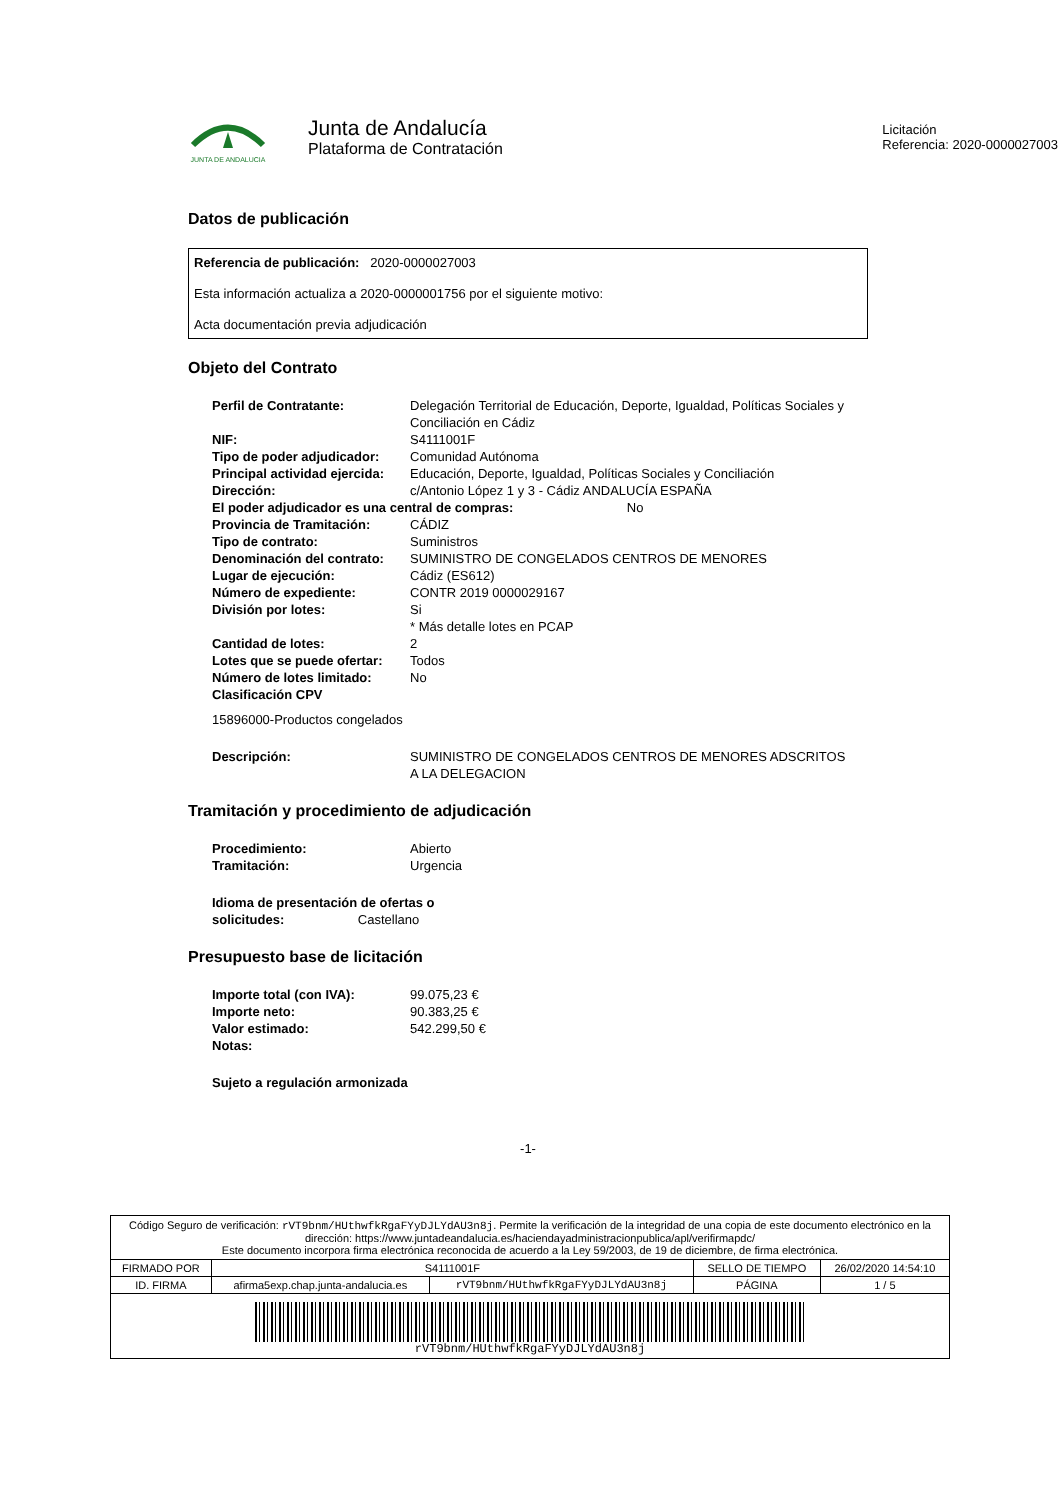JUNTA DE ANDALUCIA
Junta de Andalucía
Plataforma de Contratación
Licitación
Referencia: 2020-0000027003
Datos de publicación
Referencia de publicación: 2020-0000027003
Esta información actualiza a 2020-0000001756 por el siguiente motivo:
Acta documentación previa adjudicación
Objeto del Contrato
| Perfil de Contratante: | Delegación Territorial de Educación, Deporte, Igualdad, Políticas Sociales y Conciliación en Cádiz |
| NIF: | S4111001F |
| Tipo de poder adjudicador: | Comunidad Autónoma |
| Principal actividad ejercida: | Educación, Deporte, Igualdad, Políticas Sociales y Conciliación |
| Dirección: | c/Antonio López 1 y 3 - Cádiz ANDALUCÍA ESPAÑA |
| El poder adjudicador es una central de compras: No | |
| Provincia de Tramitación: | CÁDIZ |
| Tipo de contrato: | Suministros |
| Denominación del contrato: | SUMINISTRO DE CONGELADOS CENTROS DE MENORES |
| Lugar de ejecución: | Cádiz (ES612) |
| Número de expediente: | CONTR 2019 0000029167 |
| División por lotes: | Si * Más detalle lotes en PCAP |
| Cantidad de lotes: | 2 |
| Lotes que se puede ofertar: | Todos |
| Número de lotes limitado: | No |
| Clasificación CPV | |
| 15896000-Productos congelados | |
| Descripción: | SUMINISTRO DE CONGELADOS CENTROS DE MENORES ADSCRITOS A LA DELEGACION |
Tramitación y procedimiento de adjudicación
| Procedimiento: | Abierto |
| Tramitación: | Urgencia |
| Idioma de presentación de ofertas o solicitudes: Castellano | |
Presupuesto base de licitación
| Importe total (con IVA): | 99.075,23 € |
| Importe neto: | 90.383,25 € |
| Valor estimado: | 542.299,50 € |
| Notas: | |
| Sujeto a regulación armonizada | |
-1-
Código Seguro de verificación: rVT9bnm/HUthwfkRgaFYyDJLYdAU3n8j. Permite la verificación de la integridad de una copia de este documento electrónico en la dirección: https://www.juntadeandalucia.es/haciendayadministracionpublica/apl/verifirmapdc/
Este documento incorpora firma electrónica reconocida de acuerdo a la Ley 59/2003, de 19 de diciembre, de firma electrónica.
| FIRMADO POR | S4111001F | | SELLO DE TIEMPO | 26/02/2020 14:54:10 |
| ID. FIRMA | afirma5exp.chap.junta-andalucia.es | rVT9bnm/HUthwfkRgaFYyDJLYdAU3n8j | PÁGINA | 1 / 5 |
| rVT9bnm/HUthwfkRgaFYyDJLYdAU3n8j | | | | |